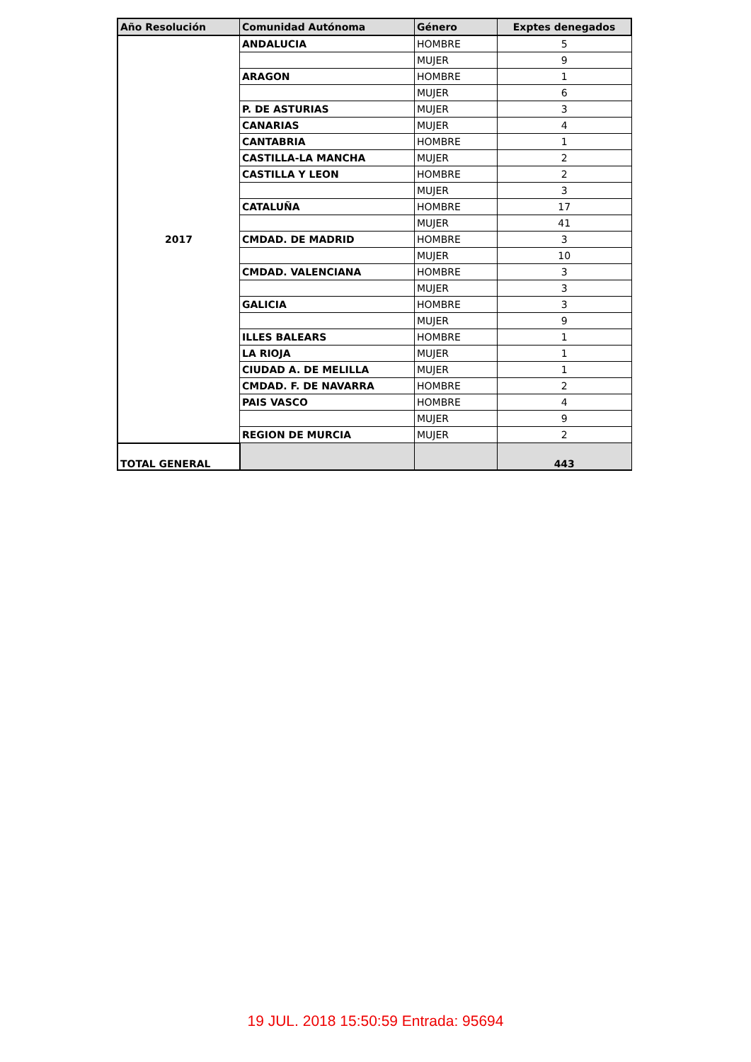| Año Resolución | Comunidad Autónoma | Género | Exptes denegados |
| --- | --- | --- | --- |
| 2017 | ANDALUCIA | HOMBRE | 5 |
| | | MUJER | 9 |
| | ARAGON | HOMBRE | 1 |
| | | MUJER | 6 |
| | P. DE ASTURIAS | MUJER | 3 |
| | CANARIAS | MUJER | 4 |
| | CANTABRIA | HOMBRE | 1 |
| | CASTILLA-LA MANCHA | MUJER | 2 |
| | CASTILLA Y LEON | HOMBRE | 2 |
| | | MUJER | 3 |
| | CATALUÑA | HOMBRE | 17 |
| | | MUJER | 41 |
| | CMDAD. DE MADRID | HOMBRE | 3 |
| | | MUJER | 10 |
| | CMDAD. VALENCIANA | HOMBRE | 3 |
| | | MUJER | 3 |
| | GALICIA | HOMBRE | 3 |
| | | MUJER | 9 |
| | ILLES BALEARS | HOMBRE | 1 |
| | LA RIOJA | MUJER | 1 |
| | CIUDAD A. DE MELILLA | MUJER | 1 |
| | CMDAD. F. DE NAVARRA | HOMBRE | 2 |
| | PAIS VASCO | HOMBRE | 4 |
| | | MUJER | 9 |
| | REGION DE MURCIA | MUJER | 2 |
| TOTAL GENERAL | | | 443 |
19 JUL. 2018 15:50:59 Entrada: 95694